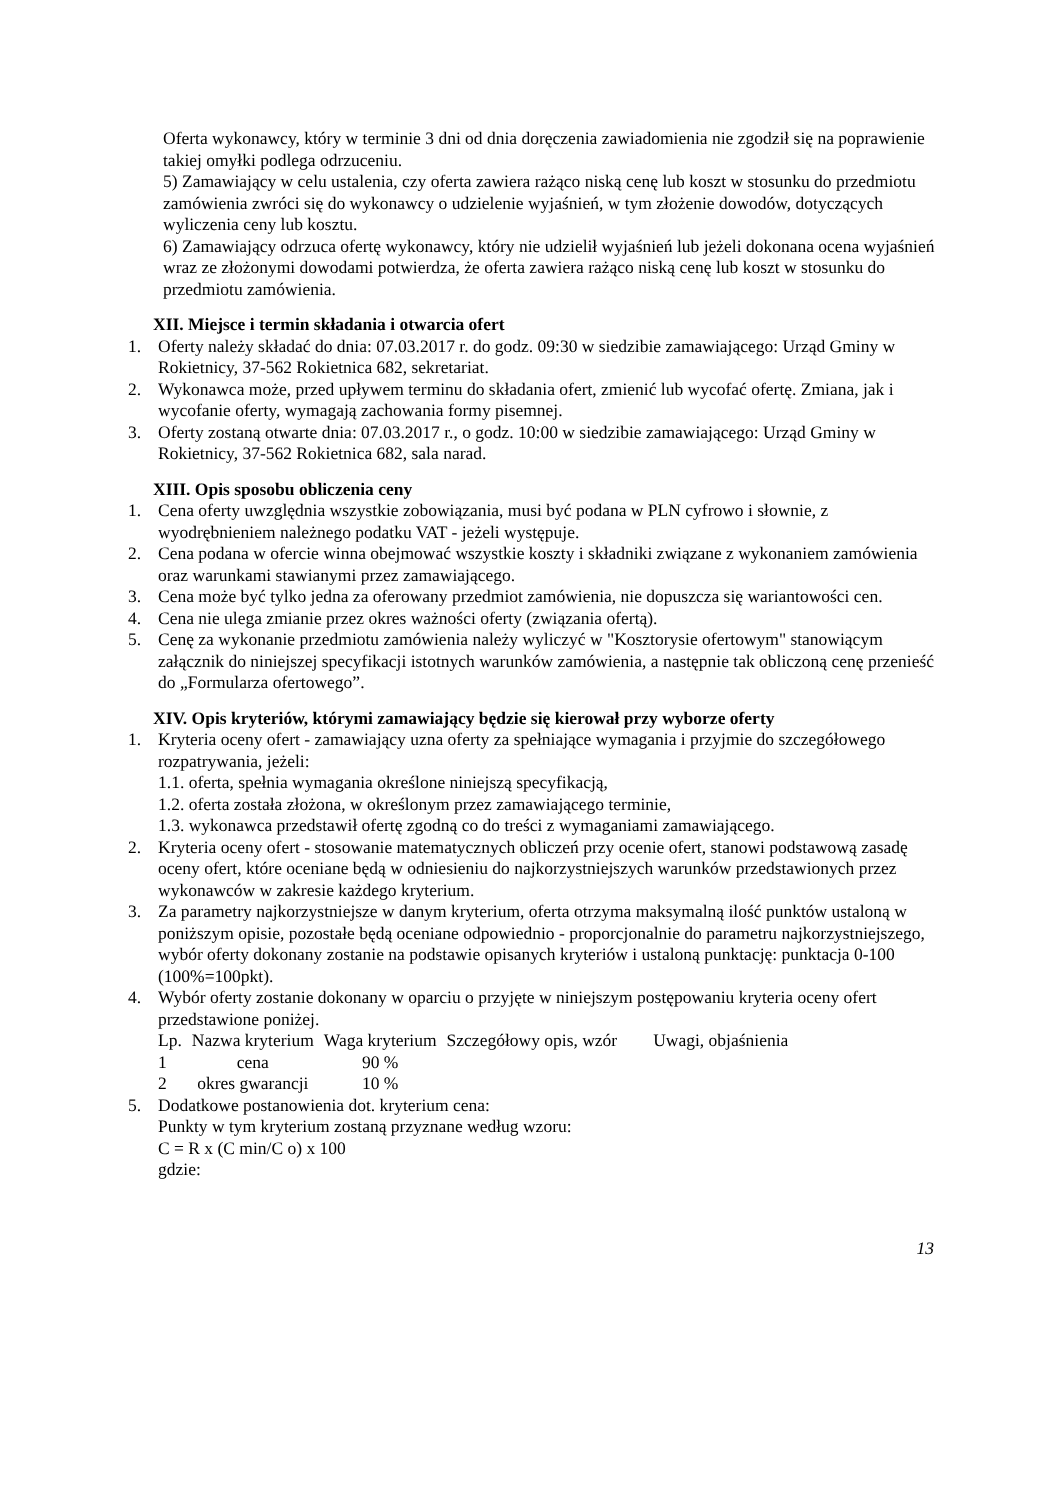Oferta wykonawcy, który w terminie 3 dni od dnia doręczenia zawiadomienia nie zgodził się na poprawienie takiej omyłki podlega odrzuceniu.
5) Zamawiający w celu ustalenia, czy oferta zawiera rażąco niską cenę lub koszt w stosunku do przedmiotu zamówienia zwróci się do wykonawcy o udzielenie wyjaśnień, w tym złożenie dowodów, dotyczących wyliczenia ceny lub kosztu.
6) Zamawiający odrzuca ofertę wykonawcy, który nie udzielił wyjaśnień lub jeżeli dokonana ocena wyjaśnień wraz ze złożonymi dowodami potwierdza, że oferta zawiera rażąco niską cenę lub koszt w stosunku do przedmiotu zamówienia.
XII. Miejsce i termin składania i otwarcia ofert
1. Oferty należy składać do dnia: 07.03.2017 r. do godz. 09:30 w siedzibie zamawiającego: Urząd Gminy w Rokietnicy, 37-562 Rokietnica 682, sekretariat.
2. Wykonawca może, przed upływem terminu do składania ofert, zmienić lub wycofać ofertę. Zmiana, jak i wycofanie oferty, wymagają zachowania formy pisemnej.
3. Oferty zostaną otwarte dnia: 07.03.2017 r., o godz. 10:00 w siedzibie zamawiającego: Urząd Gminy w Rokietnicy, 37-562 Rokietnica 682, sala narad.
XIII. Opis sposobu obliczenia ceny
1. Cena oferty uwzględnia wszystkie zobowiązania, musi być podana w PLN cyfrowo i słownie, z wyodrębnieniem należnego podatku VAT - jeżeli występuje.
2. Cena podana w ofercie winna obejmować wszystkie koszty i składniki związane z wykonaniem zamówienia oraz warunkami stawianymi przez zamawiającego.
3. Cena może być tylko jedna za oferowany przedmiot zamówienia, nie dopuszcza się wariantowości cen.
4. Cena nie ulega zmianie przez okres ważności oferty (związania ofertą).
5. Cenę za wykonanie przedmiotu zamówienia należy wyliczyć w "Kosztorysie ofertowym" stanowiącym załącznik do niniejszej specyfikacji istotnych warunków zamówienia, a następnie tak obliczoną cenę przenieść do „Formularza ofertowego”.
XIV. Opis kryteriów, którymi zamawiający będzie się kierował przy wyborze oferty
1. Kryteria oceny ofert - zamawiający uzna oferty za spełniające wymagania i przyjmie do szczegółowego rozpatrywania, jeżeli:
1.1. oferta, spełnia wymagania określone niniejszą specyfikacją,
1.2. oferta została złożona, w określonym przez zamawiającego terminie,
1.3. wykonawca przedstawił ofertę zgodną co do treści z wymaganiami zamawiającego.
2. Kryteria oceny ofert - stosowanie matematycznych obliczeń przy ocenie ofert, stanowi podstawową zasadę oceny ofert, które oceniane będą w odniesieniu do najkorzystniejszych warunków przedstawionych przez wykonawców w zakresie każdego kryterium.
3. Za parametry najkorzystniejsze w danym kryterium, oferta otrzyma maksymalną ilość punktów ustaloną w poniższym opisie, pozostałe będą oceniane odpowiednio - proporcjonalnie do parametru najkorzystniejszego, wybór oferty dokonany zostanie na podstawie opisanych kryteriów i ustaloną punktację: punktacja 0-100 (100%=100pkt).
4. Wybór oferty zostanie dokonany w oparciu o przyjęte w niniejszym postępowaniu kryteria oceny ofert przedstawione poniżej.
| Lp. | Nazwa kryterium | Waga kryterium | Szczegółowy opis, wzór | Uwagi, objaśnienia |
| 1 | cena | 90 % | | |
| 2 | okres gwarancji | 10 % | | |
5. Dodatkowe postanowienia dot. kryterium cena:
Punkty w tym kryterium zostaną przyznane według wzoru:
C = R x (C min/C o) x 100
gdzie:
13